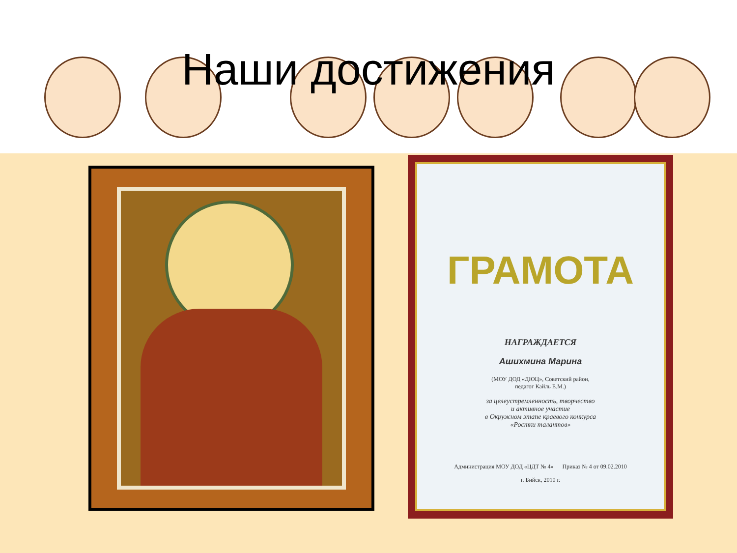Наши достижения
ГРАМОТА
НАГРАЖДАЕТСЯ
Ашихмина Марина
(МОУ ДОД «ДЮЦ», Советский район,
педагог Кайль Е.М.)
за целеустремленность, творчество
и активное участие
в Окружном этапе краевого конкурса
«Ростки талантов»
Администрация МОУ ДОД «ЦДТ № 4» Приказ № 4 от 09.02.2010
г. Бийск, 2010 г.